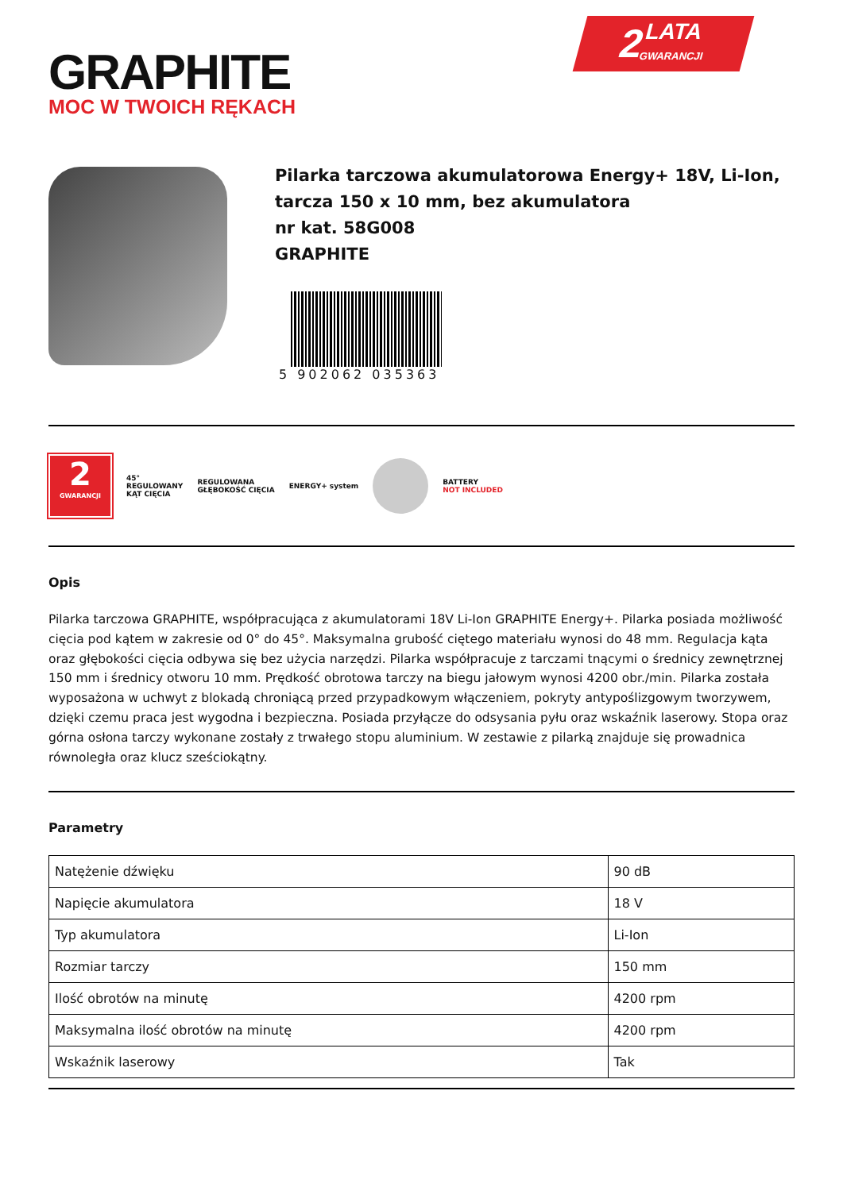GRAPHITE
MOC W TWOICH RĘKACH
2 LATA
GWARANCJI
Pilarka tarczowa akumulatorowa Energy+ 18V, Li-Ion, tarcza 150 x 10 mm, bez akumulatora
nr kat. 58G008
GRAPHITE
5 902062 035363
2
GWARANCJI
45°
REGULOWANY
KĄT CIĘCIA
REGULOWANA
GŁĘBOKOŚĆ CIĘCIA
ENERGY+ system
BATTERY
NOT INCLUDED
Opis
Pilarka tarczowa GRAPHITE, współpracująca z akumulatorami 18V Li-Ion GRAPHITE Energy+. Pilarka posiada możliwość cięcia pod kątem w zakresie od 0° do 45°. Maksymalna grubość ciętego materiału wynosi do 48 mm. Regulacja kąta oraz głębokości cięcia odbywa się bez użycia narzędzi. Pilarka współpracuje z tarczami tnącymi o średnicy zewnętrznej 150 mm i średnicy otworu 10 mm. Prędkość obrotowa tarczy na biegu jałowym wynosi 4200 obr./min. Pilarka została wyposażona w uchwyt z blokadą chroniącą przed przypadkowym włączeniem, pokryty antypoślizgowym tworzywem, dzięki czemu praca jest wygodna i bezpieczna. Posiada przyłącze do odsysania pyłu oraz wskaźnik laserowy. Stopa oraz górna osłona tarczy wykonane zostały z trwałego stopu aluminium. W zestawie z pilarką znajduje się prowadnica równoległa oraz klucz sześciokątny.
Parametry
| Natężenie dźwięku | 90 dB |
| Napięcie akumulatora | 18 V |
| Typ akumulatora | Li-Ion |
| Rozmiar tarczy | 150 mm |
| Ilość obrotów na minutę | 4200 rpm |
| Maksymalna ilość obrotów na minutę | 4200 rpm |
| Wskaźnik laserowy | Tak |